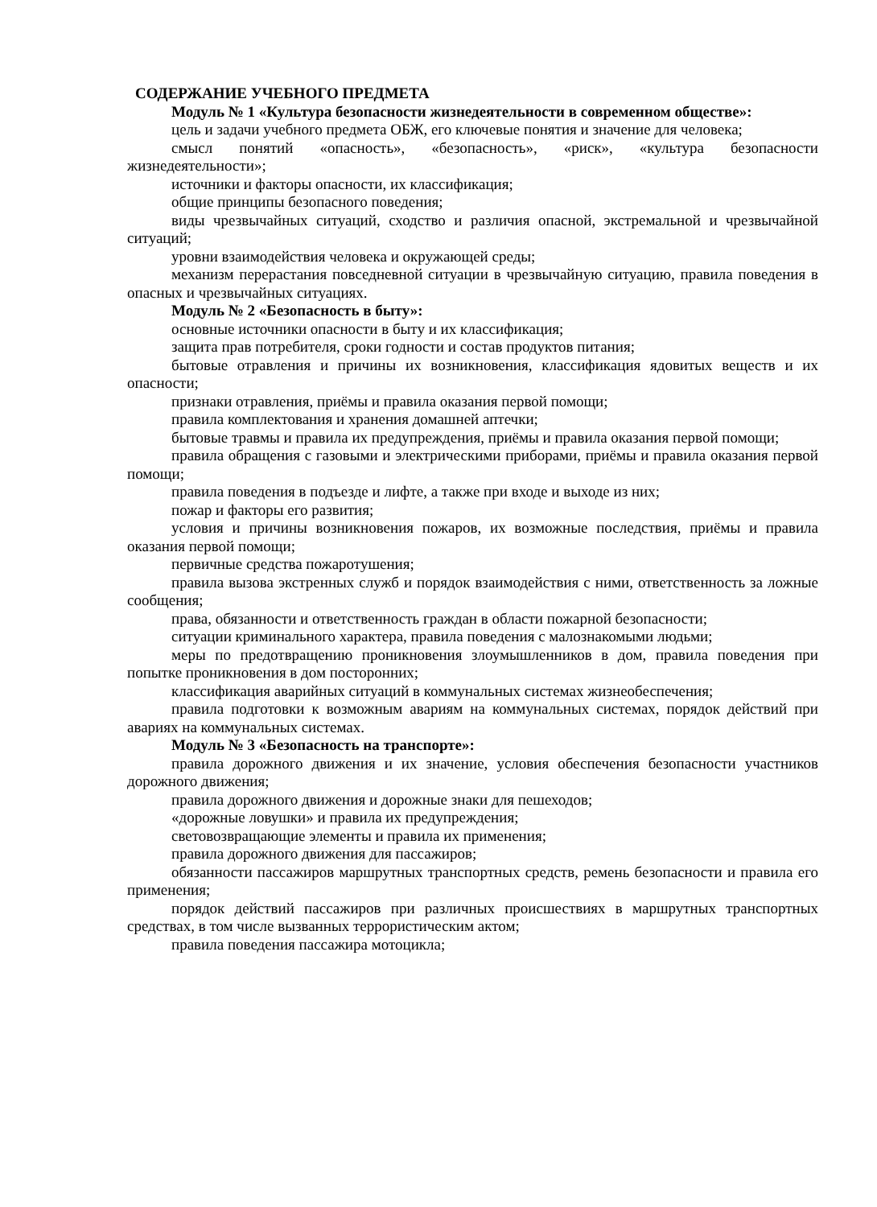СОДЕРЖАНИЕ УЧЕБНОГО ПРЕДМЕТА
Модуль № 1 «Культура безопасности жизнедеятельности в современном обществе»:
цель и задачи учебного предмета ОБЖ, его ключевые понятия и значение для человека;
смысл понятий «опасность», «безопасность», «риск», «культура безопасности жизнедеятельности»;
источники и факторы опасности, их классификация;
общие принципы безопасного поведения;
виды чрезвычайных ситуаций, сходство и различия опасной, экстремальной и чрезвычайной ситуаций;
уровни взаимодействия человека и окружающей среды;
механизм перерастания повседневной ситуации в чрезвычайную ситуацию, правила поведения в опасных и чрезвычайных ситуациях.
Модуль № 2 «Безопасность в быту»:
основные источники опасности в быту и их классификация;
защита прав потребителя, сроки годности и состав продуктов питания;
бытовые отравления и причины их возникновения, классификация ядовитых веществ и их опасности;
признаки отравления, приёмы и правила оказания первой помощи;
правила комплектования и хранения домашней аптечки;
бытовые травмы и правила их предупреждения, приёмы и правила оказания первой помощи;
правила обращения с газовыми и электрическими приборами, приёмы и правила оказания первой помощи;
правила поведения в подъезде и лифте, а также при входе и выходе из них;
пожар и факторы его развития;
условия и причины возникновения пожаров, их возможные последствия, приёмы и правила оказания первой помощи;
первичные средства пожаротушения;
правила вызова экстренных служб и порядок взаимодействия с ними, ответственность за ложные сообщения;
права, обязанности и ответственность граждан в области пожарной безопасности;
ситуации криминального характера, правила поведения с малознакомыми людьми;
меры по предотвращению проникновения злоумышленников в дом, правила поведения при попытке проникновения в дом посторонних;
классификация аварийных ситуаций в коммунальных системах жизнеобеспечения;
правила подготовки к возможным авариям на коммунальных системах, порядок действий при авариях на коммунальных системах.
Модуль № 3 «Безопасность на транспорте»:
правила дорожного движения и их значение, условия обеспечения безопасности участников дорожного движения;
правила дорожного движения и дорожные знаки для пешеходов;
«дорожные ловушки» и правила их предупреждения;
световозвращающие элементы и правила их применения;
правила дорожного движения для пассажиров;
обязанности пассажиров маршрутных транспортных средств, ремень безопасности и правила его применения;
порядок действий пассажиров при различных происшествиях в маршрутных транспортных средствах, в том числе вызванных террористическим актом;
правила поведения пассажира мотоцикла;